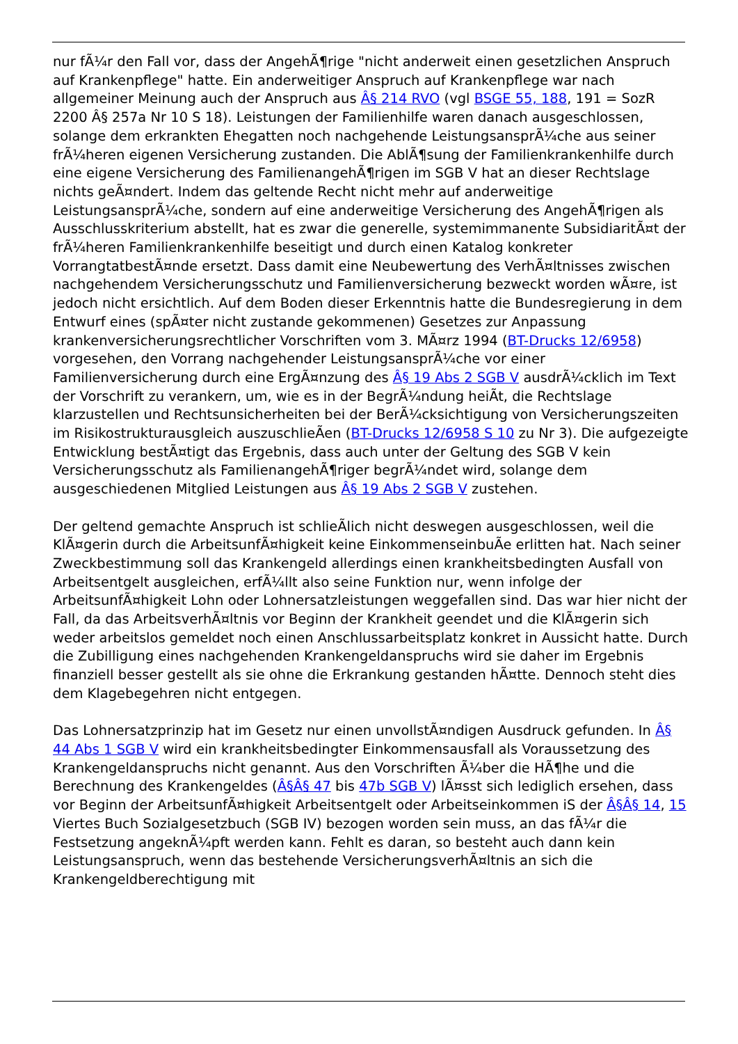nur fÃ¼r den Fall vor, dass der AngehÃ¶rige "nicht anderweit einen gesetzlichen Anspruch auf Krankenpflege" hatte. Ein anderweitiger Anspruch auf Krankenpflege war nach allgemeiner Meinung auch der Anspruch aus Â§ 214 RVO (vgl BSGE 55, 188, 191 = SozR 2200 Â§ 257a Nr 10 S 18). Leistungen der Familienhilfe waren danach ausgeschlossen, solange dem erkrankten Ehegatten noch nachgehende LeistungsansprÃ¼che aus seiner frÃ¼heren eigenen Versicherung zustanden. Die AblÃ¶sung der Familienkrankenhilfe durch eine eigene Versicherung des FamilienangehÃ¶rigen im SGB V hat an dieser Rechtslage nichts geÃ¤ndert. Indem das geltende Recht nicht mehr auf anderweitige LeistungsansprÃ¼che, sondern auf eine anderweitige Versicherung des AngehÃ¶rigen als Ausschlusskriterium abstellt, hat es zwar die generelle, systemimmanente SubsidiaritÃ¤t der frÃ¼heren Familienkrankenhilfe beseitigt und durch einen Katalog konkreter VorrangtatbestÃ¤nde ersetzt. Dass damit eine Neubewertung des VerhÃ¤ltnisses zwischen nachgehendem Versicherungsschutz und Familienversicherung bezweckt worden wÃ¤re, ist jedoch nicht ersichtlich. Auf dem Boden dieser Erkenntnis hatte die Bundesregierung in dem Entwurf eines (spÃ¤ter nicht zustande gekommenen) Gesetzes zur Anpassung krankenversicherungsrechtlicher Vorschriften vom 3. MÃ¤rz 1994 (BT-Drucks 12/6958) vorgesehen, den Vorrang nachgehender LeistungsansprÃ¼che vor einer Familienversicherung durch eine ErgÃ¤nzung des Â§ 19 Abs 2 SGB V ausdrÃ¼cklich im Text der Vorschrift zu verankern, um, wie es in der BegrÃ¼ndung heiÃt, die Rechtslage klarzustellen und Rechtsunsicherheiten bei der BerÃ¼cksichtigung von Versicherungszeiten im Risikostrukturausgleich auszuschlieÃen (BT-Drucks 12/6958 S 10 zu Nr 3). Die aufgezeigte Entwicklung bestÃ¤tigt das Ergebnis, dass auch unter der Geltung des SGB V kein Versicherungsschutz als FamilienangehÃ¶riger begrÃ¼ndet wird, solange dem ausgeschiedenen Mitglied Leistungen aus Â§ 19 Abs 2 SGB V zustehen.
Der geltend gemachte Anspruch ist schlieÃlich nicht deswegen ausgeschlossen, weil die KlÃ¤gerin durch die ArbeitsunfÃ¤higkeit keine EinkommenseinbuÃe erlitten hat. Nach seiner Zweckbestimmung soll das Krankengeld allerdings einen krankheitsbedingten Ausfall von Arbeitsentgelt ausgleichen, erfÃ¼llt also seine Funktion nur, wenn infolge der ArbeitsunfÃ¤higkeit Lohn oder Lohnersatzleistungen weggefallen sind. Das war hier nicht der Fall, da das ArbeitsverhÃ¤ltnis vor Beginn der Krankheit geendet und die KlÃ¤gerin sich weder arbeitslos gemeldet noch einen Anschlussarbeitsplatz konkret in Aussicht hatte. Durch die Zubilligung eines nachgehenden Krankengeldanspruchs wird sie daher im Ergebnis finanziell besser gestellt als sie ohne die Erkrankung gestanden hÃ¤tte. Dennoch steht dies dem Klagebegehren nicht entgegen.
Das Lohnersatzprinzip hat im Gesetz nur einen unvollstÃ¤ndigen Ausdruck gefunden. In Â§ 44 Abs 1 SGB V wird ein krankheitsbedingter Einkommensausfall als Voraussetzung des Krankengeldanspruchs nicht genannt. Aus den Vorschriften Ã¼ber die HÃ¶he und die Berechnung des Krankengeldes (Â§Â§ 47 bis 47b SGB V) lÃ¤sst sich lediglich ersehen, dass vor Beginn der ArbeitsunfÃ¤higkeit Arbeitsentgelt oder Arbeitseinkommen iS der Â§Â§ 14, 15 Viertes Buch Sozialgesetzbuch (SGB IV) bezogen worden sein muss, an das fÃ¼r die Festsetzung angeknÃ¼pft werden kann. Fehlt es daran, so besteht auch dann kein Leistungsanspruch, wenn das bestehende VersicherungsverhÃ¤ltnis an sich die Krankengeldberechtigung mit